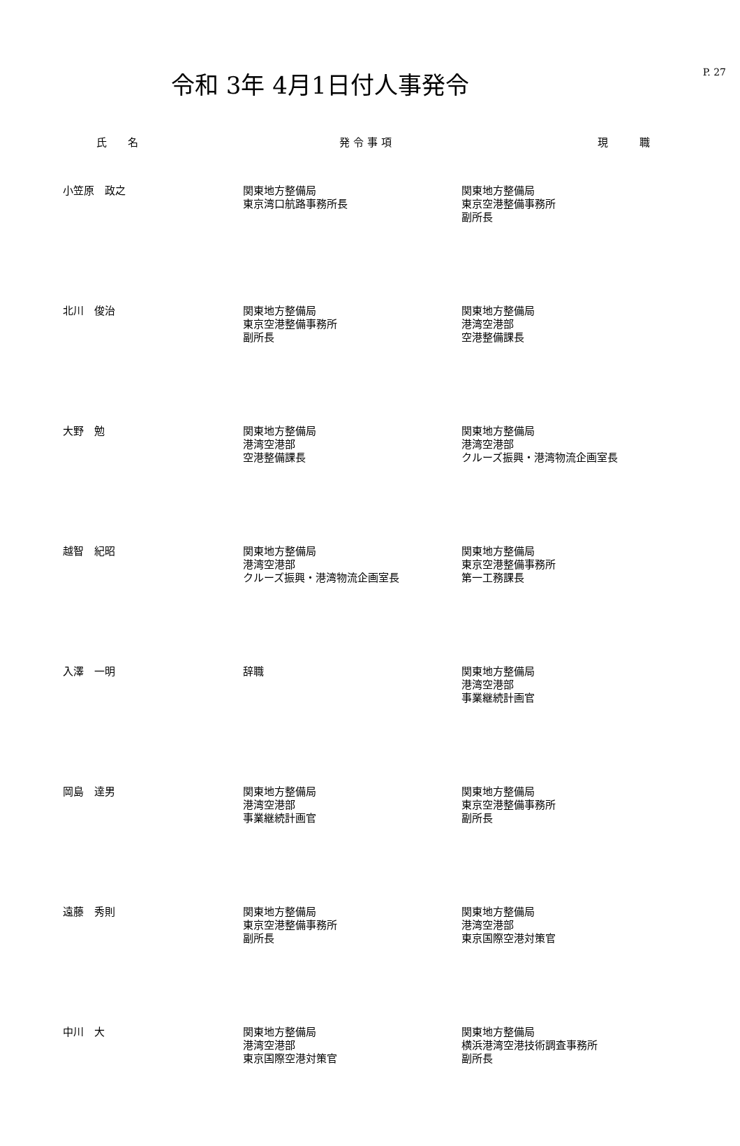令和 3年 4月1日付人事発令
P. 27
| 氏 名 | 発 令 事 項 | 現 職 |
| --- | --- | --- |
| 小笠原 政之 | 関東地方整備局 東京湾口航路事務所長 | 関東地方整備局 東京空港整備事務所 副所長 |
| 北川 俊治 | 関東地方整備局 東京空港整備事務所 副所長 | 関東地方整備局 港湾空港部 空港整備課長 |
| 大野 勉 | 関東地方整備局 港湾空港部 空港整備課長 | 関東地方整備局 港湾空港部 クルーズ振興・港湾物流企画室長 |
| 越智 紀昭 | 関東地方整備局 港湾空港部 クルーズ振興・港湾物流企画室長 | 関東地方整備局 東京空港整備事務所 第一工務課長 |
| 入澤 一明 | 辞職 | 関東地方整備局 港湾空港部 事業継続計画官 |
| 岡島 達男 | 関東地方整備局 港湾空港部 事業継続計画官 | 関東地方整備局 東京空港整備事務所 副所長 |
| 遠藤 秀則 | 関東地方整備局 東京空港整備事務所 副所長 | 関東地方整備局 港湾空港部 東京国際空港対策官 |
| 中川 大 | 関東地方整備局 港湾空港部 東京国際空港対策官 | 関東地方整備局 横浜港湾空港技術調査事務所 副所長 |